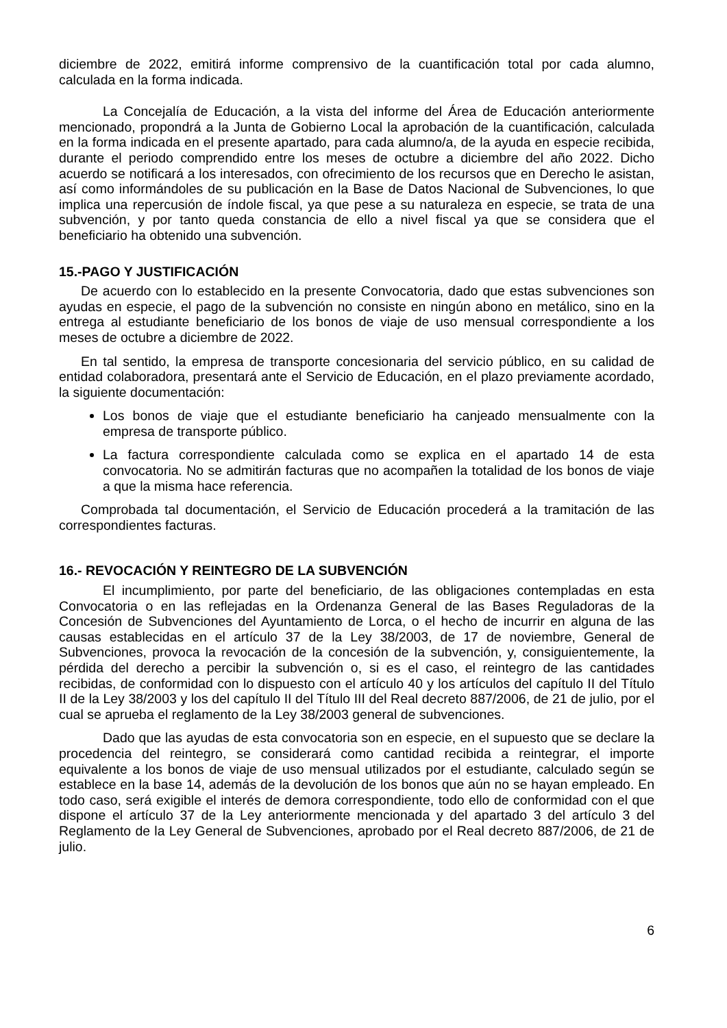diciembre de 2022, emitirá informe comprensivo de la cuantificación total por cada alumno, calculada en la forma indicada.
La Concejalía de Educación, a la vista del informe del Área de Educación anteriormente mencionado, propondrá a la Junta de Gobierno Local la aprobación de la cuantificación, calculada en la forma indicada en el presente apartado, para cada alumno/a, de la ayuda en especie recibida, durante el periodo comprendido entre los meses de octubre a diciembre del año 2022. Dicho acuerdo se notificará a los interesados, con ofrecimiento de los recursos que en Derecho le asistan, así como informándoles de su publicación en la Base de Datos Nacional de Subvenciones, lo que implica una repercusión de índole fiscal, ya que pese a su naturaleza en especie, se trata de una subvención, y por tanto queda constancia de ello a nivel fiscal ya que se considera que el beneficiario ha obtenido una subvención.
15.-PAGO Y JUSTIFICACIÓN
De acuerdo con lo establecido en la presente Convocatoria, dado que estas subvenciones son ayudas en especie, el pago de la subvención no consiste en ningún abono en metálico, sino en la entrega al estudiante beneficiario de los bonos de viaje de uso mensual correspondiente a los meses de octubre a diciembre de 2022.
En tal sentido, la empresa de transporte concesionaria del servicio público, en su calidad de entidad colaboradora, presentará ante el Servicio de Educación, en el plazo previamente acordado, la siguiente documentación:
Los bonos de viaje que el estudiante beneficiario ha canjeado mensualmente con la empresa de transporte público.
La factura correspondiente calculada como se explica en el apartado 14 de esta convocatoria. No se admitirán facturas que no acompañen la totalidad de los bonos de viaje a que la misma hace referencia.
Comprobada tal documentación, el Servicio de Educación procederá a la tramitación de las correspondientes facturas.
16.- REVOCACIÓN Y REINTEGRO DE LA SUBVENCIÓN
El incumplimiento, por parte del beneficiario, de las obligaciones contempladas en esta Convocatoria o en las reflejadas en la Ordenanza General de las Bases Reguladoras de la Concesión de Subvenciones del Ayuntamiento de Lorca, o el hecho de incurrir en alguna de las causas establecidas en el artículo 37 de la Ley 38/2003, de 17 de noviembre, General de Subvenciones, provoca la revocación de la concesión de la subvención, y, consiguientemente, la pérdida del derecho a percibir la subvención o, si es el caso, el reintegro de las cantidades recibidas, de conformidad con lo dispuesto con el artículo 40 y los artículos del capítulo II del Título II de la Ley 38/2003 y los del capítulo II del Título III del Real decreto 887/2006, de 21 de julio, por el cual se aprueba el reglamento de la Ley 38/2003 general de subvenciones.
Dado que las ayudas de esta convocatoria son en especie, en el supuesto que se declare la procedencia del reintegro, se considerará como cantidad recibida a reintegrar, el importe equivalente a los bonos de viaje de uso mensual utilizados por el estudiante, calculado según se establece en la base 14, además de la devolución de los bonos que aún no se hayan empleado. En todo caso, será exigible el interés de demora correspondiente, todo ello de conformidad con el que dispone el artículo 37 de la Ley anteriormente mencionada y del apartado 3 del artículo 3 del Reglamento de la Ley General de Subvenciones, aprobado por el Real decreto 887/2006, de 21 de julio.
6